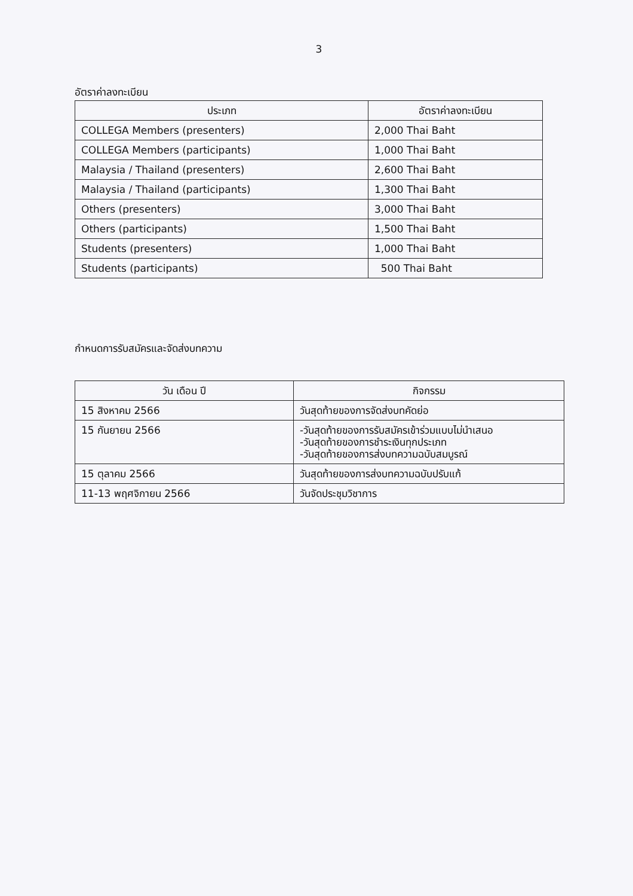3
อัตราค่าลงทะเบียน
| ประเภท | อัตราค่าลงทะเบียน |
| --- | --- |
| COLLEGA Members (presenters) | 2,000 Thai Baht |
| COLLEGA Members (participants) | 1,000 Thai Baht |
| Malaysia / Thailand (presenters) | 2,600 Thai Baht |
| Malaysia / Thailand (participants) | 1,300 Thai Baht |
| Others (presenters) | 3,000 Thai Baht |
| Others (participants) | 1,500 Thai Baht |
| Students (presenters) | 1,000 Thai Baht |
| Students (participants) | 500 Thai Baht |
กำหนดการรับสมัครและจัดส่งบทความ
| วัน เดือน ปี | กิจกรรม |
| --- | --- |
| 15 สิงหาคม 2566 | วันสุดท้ายของการจัดส่งบทคัดย่อ |
| 15 กันยายน 2566 | -วันสุดท้ายของการรับสมัครเข้าร่วมแบบไม่นำเสนอ -วันสุดท้ายของการชำระเงินทุกประเภท -วันสุดท้ายของการส่งบทความฉบับสมบูรณ์ |
| 15 ตุลาคม 2566 | วันสุดท้ายของการส่งบทความฉบับปรับแก้ |
| 11-13 พฤศจิกายน 2566 | วันจัดประชุมวิชาการ |